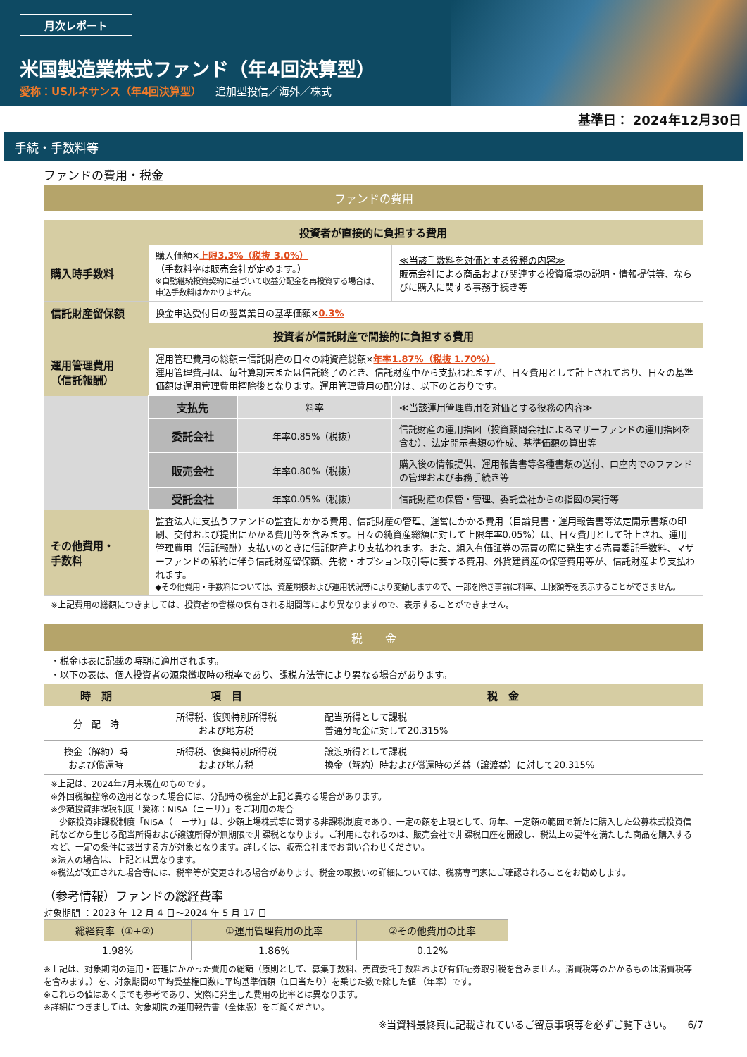月次レポート
米国製造業株式ファンド（年4回決算型）
愛称：USルネサンス（年4回決算型） 追加型投信／海外／株式
基準日： 2024年12月30日
手続・手数料等
ファンドの費用・税金
ファンドの費用
| 投資者が直接的に負担する費用 | | | |
| 購入時手数料 | 購入価額× 上限3.3%（税抜 3.0%） （手数料率は販売会社が定めます。） ※自動継続投資契約に基づいて収益分配金を再投資する場合は、申込手数料はかかりません。 | | ≪当該手数料を対価とする役務の内容≫ 販売会社による商品および関連する投資環境の説明・情報提供等、ならびに購入に関する事務手続き等 |
| 信託財産留保額 | 換金申込受付日の翌営業日の基準価額× 0.3% | | |
| 投資者が信託財産で間接的に負担する費用 | | | |
| 運用管理費用 （信託報酬） | 運用管理費用の総額＝信託財産の日々の純資産総額× 年率1.87%（税抜 1.70%） 運用管理費用は、毎計算期末または信託終了のとき、信託財産中から支払われますが、日々費用として計上されており、日々の基準価額は運用管理費用控除後となります。運用管理費用の配分は、以下のとおりです。 | | |
| | 支払先 | 料率 | ≪当該運用管理費用を対価とする役務の内容≫ |
| | 委託会社 | 年率0.85%（税抜） | 信託財産の運用指図（投資顧問会社によるマザーファンドの運用指図を含む）、法定開示書類の作成、基準価額の算出等 |
| | 販売会社 | 年率0.80%（税抜） | 購入後の情報提供、運用報告書等各種書類の送付、口座内でのファンドの管理および事務手続き等 |
| | 受託会社 | 年率0.05%（税抜） | 信託財産の保管・管理、委託会社からの指図の実行等 |
| その他費用・ 手数料 | 監査法人に支払うファンドの監査にかかる費用、信託財産の管理、運営にかかる費用（目論見書・運用報告書等法定開示書類の印刷、交付および提出にかかる費用等を含みます。日々の純資産総額に対して上限年率0.05%）は、日々費用として計上され、運用管理費用（信託報酬）支払いのときに信託財産より支払われます。また、組入有価証券の売買の際に発生する売買委託手数料、マザーファンドの解約に伴う信託財産留保額、先物・オプション取引等に要する費用、外貨建資産の保管費用等が、信託財産より支払われます。 ◆その他費用・手数料については、資産規模および運用状況等により変動しますので、一部を除き事前に料率、上限額等を表示することができません。 | | |
※上記費用の総額につきましては、投資者の皆様の保有される期間等により異なりますので、表示することができません。
税　　金
・税金は表に記載の時期に適用されます。
・以下の表は、個人投資者の源泉徴収時の税率であり、課税方法等により異なる場合があります。
| 時 期 | 項 目 | 税 金 |
| --- | --- | --- |
| 分 配 時 | 所得税、復興特別所得税 および地方税 | 配当所得として課税 普通分配金に対して20.315% |
| 換金（解約）時 および償還時 | 所得税、復興特別所得税 および地方税 | 譲渡所得として課税 換金（解約）時および償還時の差益（譲渡益）に対して20.315% |
※上記は、2024年7月末現在のものです。
※外国税額控除の適用となった場合には、分配時の税金が上記と異なる場合があります。
※少額投資非課税制度「愛称：NISA（ニーサ）」をご利用の場合
　少額投資非課税制度「NISA（ニーサ）」は、少額上場株式等に関する非課税制度であり、一定の額を上限として、毎年、一定額の範囲で新たに購入した公募株式投資信託などから生じる配当所得および譲渡所得が無期限で非課税となります。ご利用になれるのは、販売会社で非課税口座を開設し、税法上の要件を満たした商品を購入するなど、一定の条件に該当する方が対象となります。詳しくは、販売会社までお問い合わせください。
※法人の場合は、上記とは異なります。
※税法が改正された場合等には、税率等が変更される場合があります。税金の取扱いの詳細については、税務専門家にご確認されることをお勧めします。
（参考情報）ファンドの総経費率
対象期間 ：2023 年 12 月 4 日～2024 年 5 月 17 日
| 総経費率（①+②） | ①運用管理費用の比率 | ②その他費用の比率 |
| --- | --- | --- |
| 1.98% | 1.86% | 0.12% |
※上記は、対象期間の運用・管理にかかった費用の総額（原則として、募集手数料、売買委託手数料および有価証券取引税を含みません。消費税等のかかるものは消費税等を含みます。）を、対象期間の平均受益権口数に平均基準価額（1口当たり）を乗じた数で除した値 （年率）です。
※これらの値はあくまでも参考であり、実際に発生した費用の比率とは異なります。
※詳細につきましては、対象期間の運用報告書（全体版）をご覧ください。
※当資料最終頁に記載されているご留意事項等を必ずご覧下さい。　　6/7